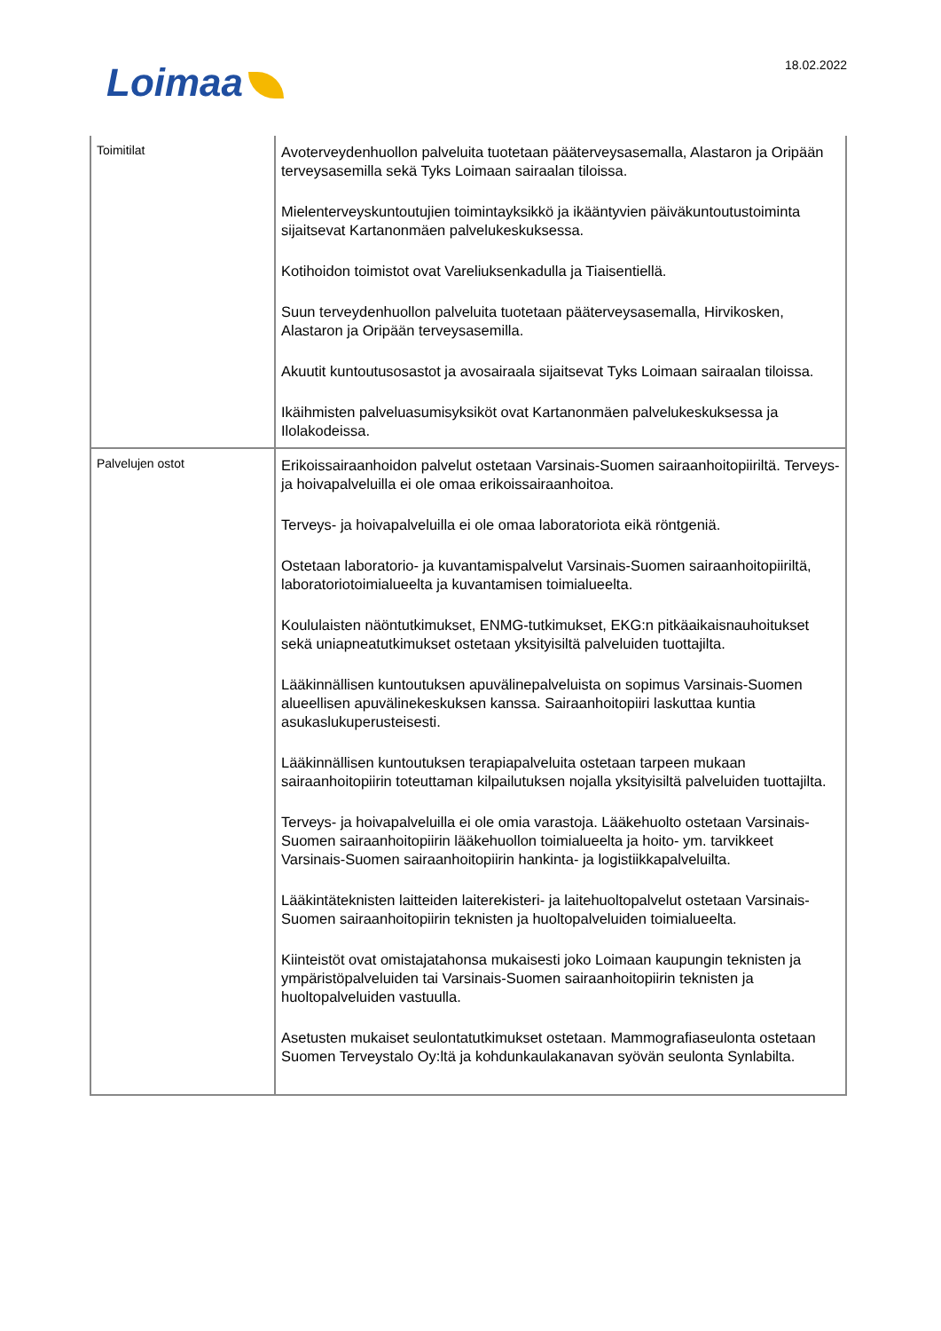Loimaa 18.02.2022
| Toimitilat | Avoterveydenhuollon palveluita tuotetaan pääterveysasemalla, Alastaron ja Oripään terveysasemilla sekä Tyks Loimaan sairaalan tiloissa. Mielenterveyskuntoutujien toimintayksikkö ja ikääntyvien päiväkuntoutustoiminta sijaitsevat Kartanonmäen palvelukeskuksessa. Kotihoidon toimistot ovat Vareliuksenkadulla ja Tiaisentiellä. Suun terveydenhuollon palveluita tuotetaan pääterveysasemalla, Hirvikosken, Alastaron ja Oripään terveysasemilla. Akuutit kuntoutusosastot ja avosairaala sijaitsevat Tyks Loimaan sairaalan tiloissa. Ikäihmisten palveluasumisyksiköt ovat Kartanonmäen palvelukeskuksessa ja Ilolakodeissa. |
| Palvelujen ostot | Erikoissairaanhoidon palvelut ostetaan Varsinais-Suomen sairaanhoitopiiriltä. Terveys- ja hoivapalveluilla ei ole omaa erikoissairaanhoitoa. Terveys- ja hoivapalveluilla ei ole omaa laboratoriota eikä röntgeniä. Ostetaan laboratorio- ja kuvantamispalvelut Varsinais-Suomen sairaanhoitopiiriltä, laboratoriotoimialueelta ja kuvantamisen toimialueelta. Koululaisten näöntutkimukset, ENMG-tutkimukset, EKG:n pitkäaikaisnauhoitukset sekä uniapneatutkimukset ostetaan yksityisiltä palveluiden tuottajilta. Lääkinnällisen kuntoutuksen apuvälinepalveluista on sopimus Varsinais-Suomen alueellisen apuvälinekeskuksen kanssa. Sairaanhoitopiiri laskuttaa kuntia asukaslukuperusteisesti. Lääkinnällisen kuntoutuksen terapiapalveluita ostetaan tarpeen mukaan sairaanhoitopiirin toteuttaman kilpailutuksen nojalla yksityisiltä palveluiden tuottajilta. Terveys- ja hoivapalveluilla ei ole omia varastoja. Lääkehuolto ostetaan Varsinais-Suomen sairaanhoitopiirin lääkehuollon toimialueelta ja hoito- ym. tarvikkeet Varsinais-Suomen sairaanhoitopiirin hankinta- ja logistiikkapalveluilta. Lääkintäteknisten laitteiden laiterekisteri- ja laitehuoltopalvelut ostetaan Varsinais-Suomen sairaanhoitopiirin teknisten ja huoltopalveluiden toimialueelta. Kiinteistöt ovat omistajatahonsa mukaisesti joko Loimaan kaupungin teknisten ja ympäristöpalveluiden tai Varsinais-Suomen sairaanhoitopiirin teknisten ja huoltopalveluiden vastuulla. Asetusten mukaiset seulontatutkimukset ostetaan. Mammografiaseulonta ostetaan Suomen Terveystalo Oy:ltä ja kohdunkaulakanavan syövän seulonta Synlabilta. |